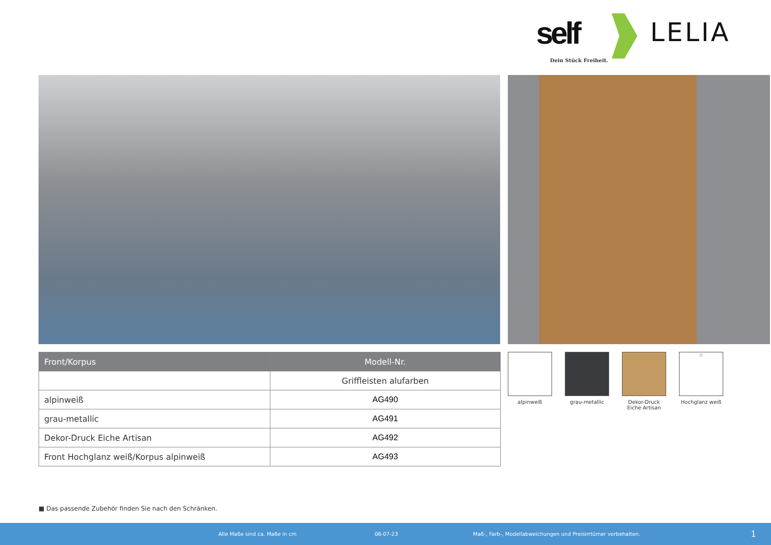self
Dein Stück Freiheit.
LELIA
| Front/Korpus | Modell-Nr. |
| --- | --- |
| | Griffleisten alufarben |
| alpinweiß | AG490 |
| grau-metallic | AG491 |
| Dekor-Druck Eiche Artisan | AG492 |
| Front Hochglanz weiß/Korpus alpinweiß | AG493 |
alpinweiß grau-metallic Dekor-Druck Eiche Artisan
☆
Hochglanz weiß
■ Das passende Zubehör finden Sie nach den Schränken.
Alle Maße sind ca. Maße in cm 06-07-23 Maß-, Farb-, Modellabweichungen und Preisirrtümer vorbehalten. 1